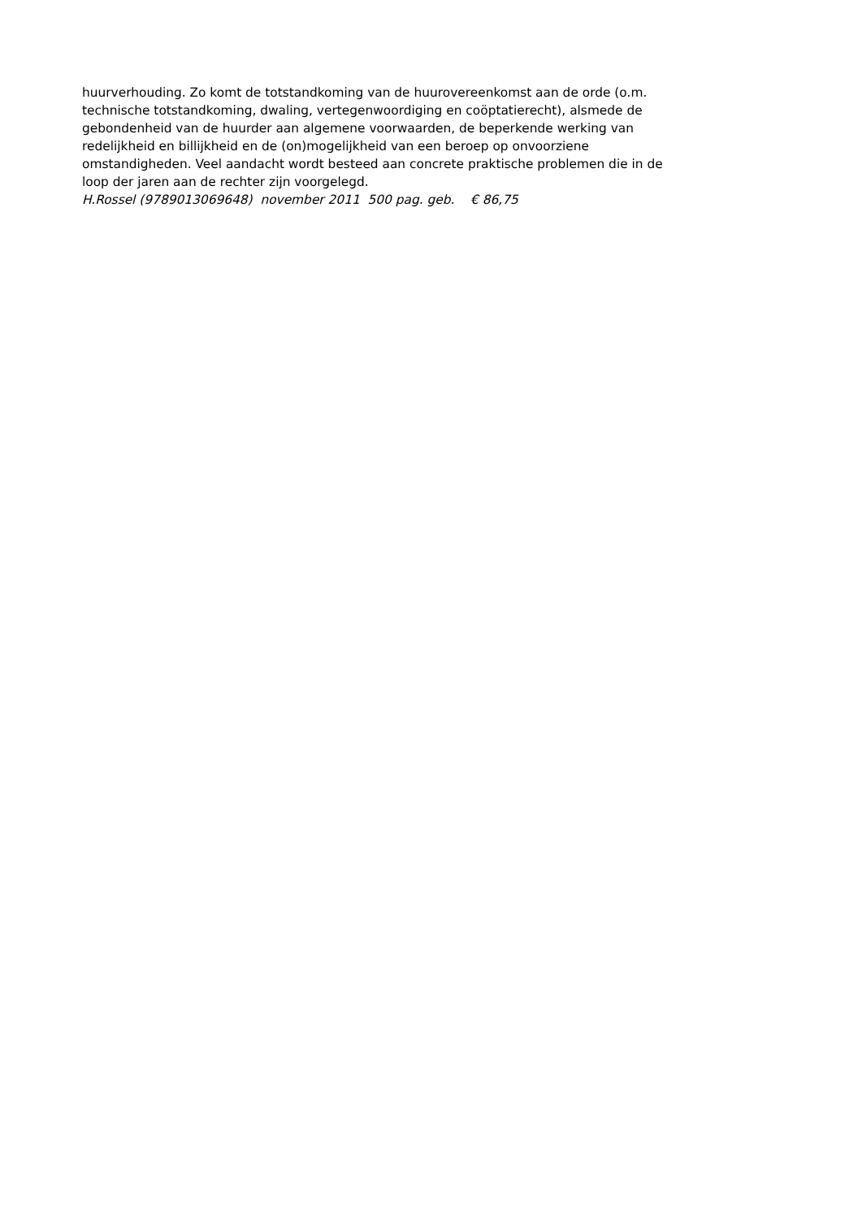huurverhouding. Zo komt de totstandkoming van de huurovereenkomst aan de orde (o.m.
technische totstandkoming, dwaling, vertegenwoordiging en coöptatierecht), alsmede de
gebondenheid van de huurder aan algemene voorwaarden, de beperkende werking van
redelijkheid en billijkheid en de (on)mogelijkheid van een beroep op onvoorziene
omstandigheden. Veel aandacht wordt besteed aan concrete praktische problemen die in de
loop der jaren aan de rechter zijn voorgelegd.
H.Rossel (9789013069648) november 2011 500 pag. geb. € 86,75